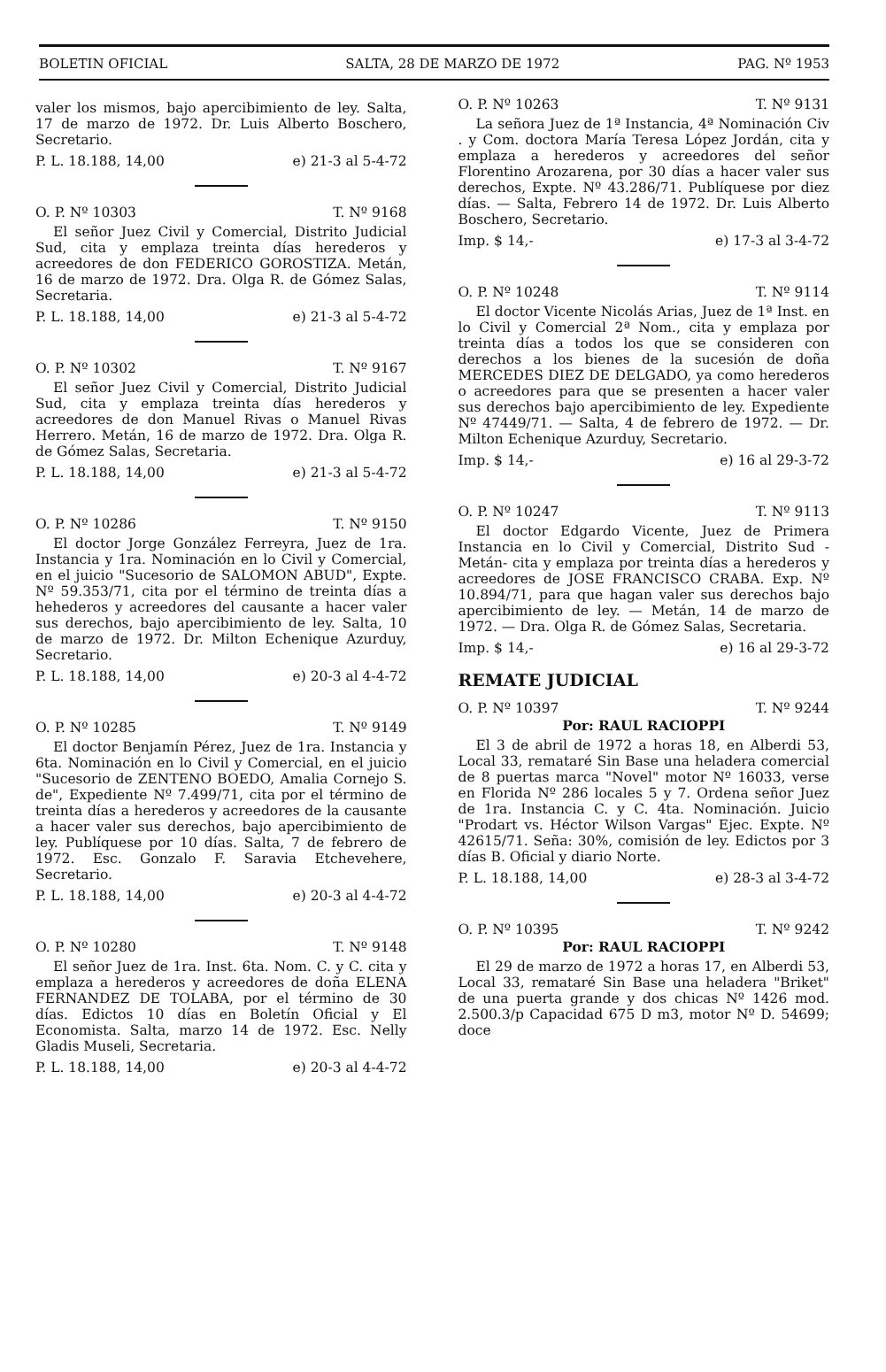BOLETIN OFICIAL SALTA, 28 DE MARZO DE 1972 PAG. Nº 1953
valer los mismos, bajo apercibimiento de ley. Salta, 17 de marzo de 1972. Dr. Luis Alberto Boschero, Secretario.
P. L. 18.188, 14,00 e) 21-3 al 5-4-72
O. P. Nº 10303 T. Nº 9168
El señor Juez Civil y Comercial, Distrito Judicial Sud, cita y emplaza treinta días herederos y acreedores de don FEDERICO GOROSTIZA. Metán, 16 de marzo de 1972. Dra. Olga R. de Gómez Salas, Secretaria.
P. L. 18.188, 14,00 e) 21-3 al 5-4-72
O. P. Nº 10302 T. Nº 9167
El señor Juez Civil y Comercial, Distrito Judicial Sud, cita y emplaza treinta días herederos y acreedores de don Manuel Rivas o Manuel Rivas Herrero. Metán, 16 de marzo de 1972. Dra. Olga R. de Gómez Salas, Secretaria.
P. L. 18.188, 14,00 e) 21-3 al 5-4-72
O. P. Nº 10286 T. Nº 9150
El doctor Jorge González Ferreyra, Juez de 1ra. Instancia y 1ra. Nominación en lo Civil y Comercial, en el juicio "Sucesorio de SALOMON ABUD", Expte. Nº 59.353/71, cita por el término de treinta días a hehederos y acreedores del causante a hacer valer sus derechos, bajo apercibimiento de ley. Salta, 10 de marzo de 1972. Dr. Milton Echenique Azurduy, Secretario.
P. L. 18.188, 14,00 e) 20-3 al 4-4-72
O. P. Nº 10285 T. Nº 9149
El doctor Benjamín Pérez, Juez de 1ra. Instancia y 6ta. Nominación en lo Civil y Comercial, en el juicio "Sucesorio de ZENTENO BOEDO, Amalia Cornejo S. de", Expediente Nº 7.499/71, cita por el término de treinta días a herederos y acreedores de la causante a hacer valer sus derechos, bajo apercibimiento de ley. Publíquese por 10 días. Salta, 7 de febrero de 1972. Esc. Gonzalo F. Saravia Etchevehere, Secretario.
P. L. 18.188, 14,00 e) 20-3 al 4-4-72
O. P. Nº 10280 T. Nº 9148
El señor Juez de 1ra. Inst. 6ta. Nom. C. y C. cita y emplaza a herederos y acreedores de doña ELENA FERNANDEZ DE TOLABA, por el término de 30 días. Edictos 10 días en Boletín Oficial y El Economista. Salta, marzo 14 de 1972. Esc. Nelly Gladis Museli, Secretaria.
P. L. 18.188, 14,00 e) 20-3 al 4-4-72
O. P. Nº 10263 T. Nº 9131
La señora Juez de 1ª Instancia, 4ª Nominación Civ . y Com. doctora María Teresa López Jordán, cita y emplaza a herederos y acreedores del señor Florentino Arozarena, por 30 días a hacer valer sus derechos, Expte. Nº 43.286/71. Publíquese por diez días. — Salta, Febrero 14 de 1972. Dr. Luis Alberto Boschero, Secretario.
Imp. $ 14,- e) 17-3 al 3-4-72
O. P. Nº 10248 T. Nº 9114
El doctor Vicente Nicolás Arias, Juez de 1ª Inst. en lo Civil y Comercial 2ª Nom., cita y emplaza por treinta días a todos los que se consideren con derechos a los bienes de la sucesión de doña MERCEDES DIEZ DE DELGADO, ya como herederos o acreedores para que se presenten a hacer valer sus derechos bajo apercibimiento de ley. Expediente Nº 47449/71. — Salta, 4 de febrero de 1972. — Dr. Milton Echenique Azurduy, Secretario.
Imp. $ 14,- e) 16 al 29-3-72
O. P. Nº 10247 T. Nº 9113
El doctor Edgardo Vicente, Juez de Primera Instancia en lo Civil y Comercial, Distrito Sud -Metán- cita y emplaza por treinta días a herederos y acreedores de JOSE FRANCISCO CRABA. Exp. Nº 10.894/71, para que hagan valer sus derechos bajo apercibimiento de ley. — Metán, 14 de marzo de 1972. — Dra. Olga R. de Gómez Salas, Secretaria.
Imp. $ 14,- e) 16 al 29-3-72
REMATE JUDICIAL
O. P. Nº 10397 T. Nº 9244
Por: RAUL RACIOPPI
El 3 de abril de 1972 a horas 18, en Alberdi 53, Local 33, remataré Sin Base una heladera comercial de 8 puertas marca "Novel" motor Nº 16033, verse en Florida Nº 286 locales 5 y 7. Ordena señor Juez de 1ra. Instancia C. y C. 4ta. Nominación. Juicio "Prodart vs. Héctor Wilson Vargas" Ejec. Expte. Nº 42615/71. Seña: 30%, comisión de ley. Edictos por 3 días B. Oficial y diario Norte.
P. L. 18.188, 14,00 e) 28-3 al 3-4-72
O. P. Nº 10395 T. Nº 9242
Por: RAUL RACIOPPI
El 29 de marzo de 1972 a horas 17, en Alberdi 53, Local 33, remataré Sin Base una heladera "Briket" de una puerta grande y dos chicas Nº 1426 mod. 2.500.3/p Capacidad 675 D m3, motor Nº D. 54699; doce